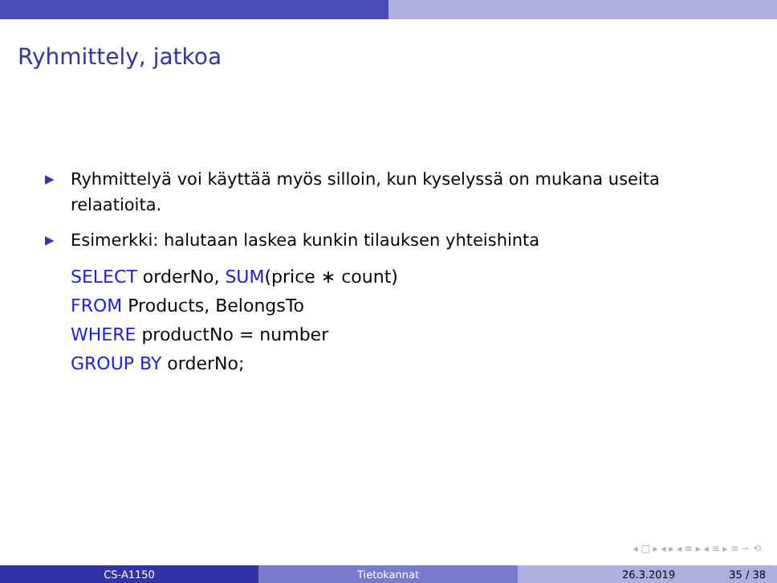Ryhmittely, jatkoa
▶ Ryhmittelyä voi käyttää myös silloin, kun kyselyssä on mukana useita relaatioita.
▶ Esimerkki: halutaan laskea kunkin tilauksen yhteishinta
SELECT orderNo, SUM(price ∗ count)
FROM Products, BelongsTo
WHERE productNo = number
GROUP BY orderNo;
◂ □ ▸ ◂ ▸ ◂ ≡ ▸ ◂ ≡ ▸ ≡ ∽ ⟲
CS-A1150 Tietokannat 26.3.2019 35 / 38